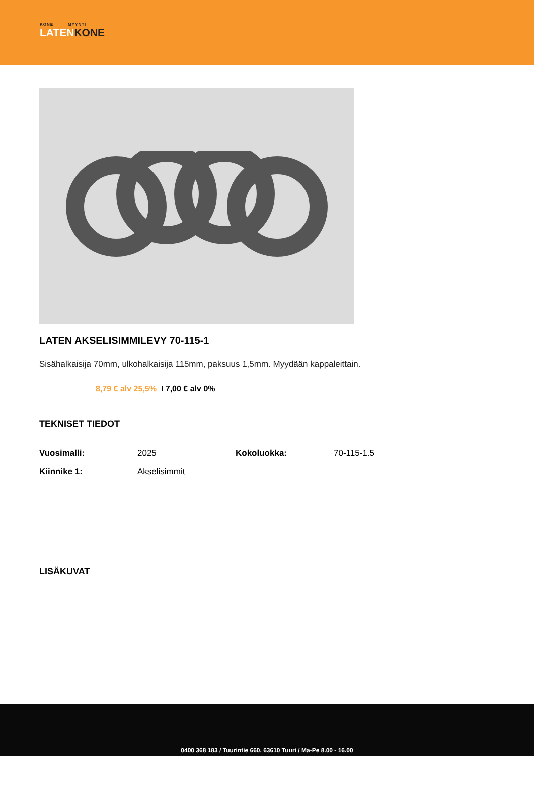KONE MYYNTI
LATENKONE
LATEN AKSELISIMMILEVY 70-115-1
Sisähalkaisija 70mm, ulkohalkaisija 115mm, paksuus 1,5mm. Myydään kappaleittain.
8,79 € alv 25,5% I 7,00 € alv 0%
TEKNISET TIEDOT
| Vuosimalli: | 2025 | Kokoluokka: | 70-115-1.5 |
| Kiinnike 1: | Akselisimmit | | |
LISÄKUVAT
0400 368 183 / Tuurintie 660, 63610 Tuuri / Ma-Pe 8.00 - 16.00